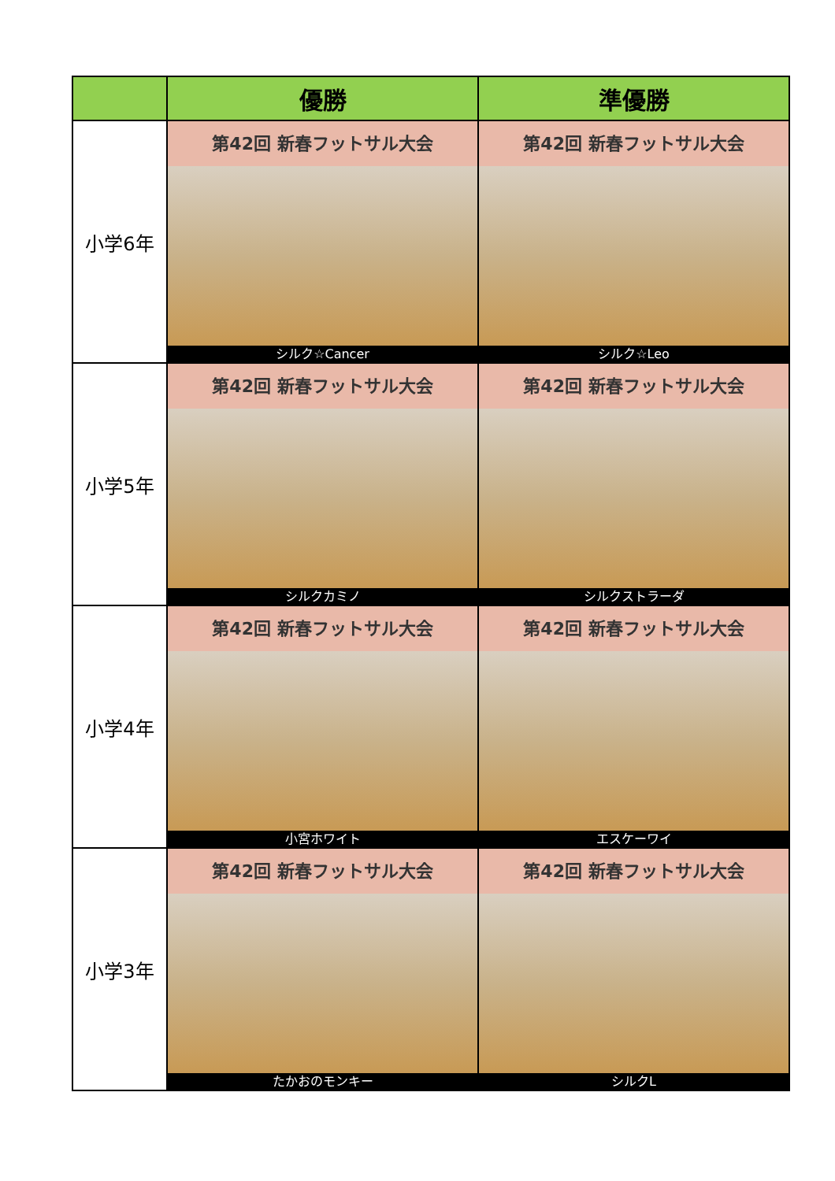| | 優勝 | 準優勝 |
| --- | --- | --- |
| 小学6年 | 第42回 新春フットサル大会 シルク☆Cancer | 第42回 新春フットサル大会 シルク☆Leo |
| 小学5年 | 第42回 新春フットサル大会 シルクカミノ | 第42回 新春フットサル大会 シルクストラーダ |
| 小学4年 | 第42回 新春フットサル大会 小宮ホワイト | 第42回 新春フットサル大会 エスケーワイ |
| 小学3年 | 第42回 新春フットサル大会 たかおのモンキー | 第42回 新春フットサル大会 シルクL |